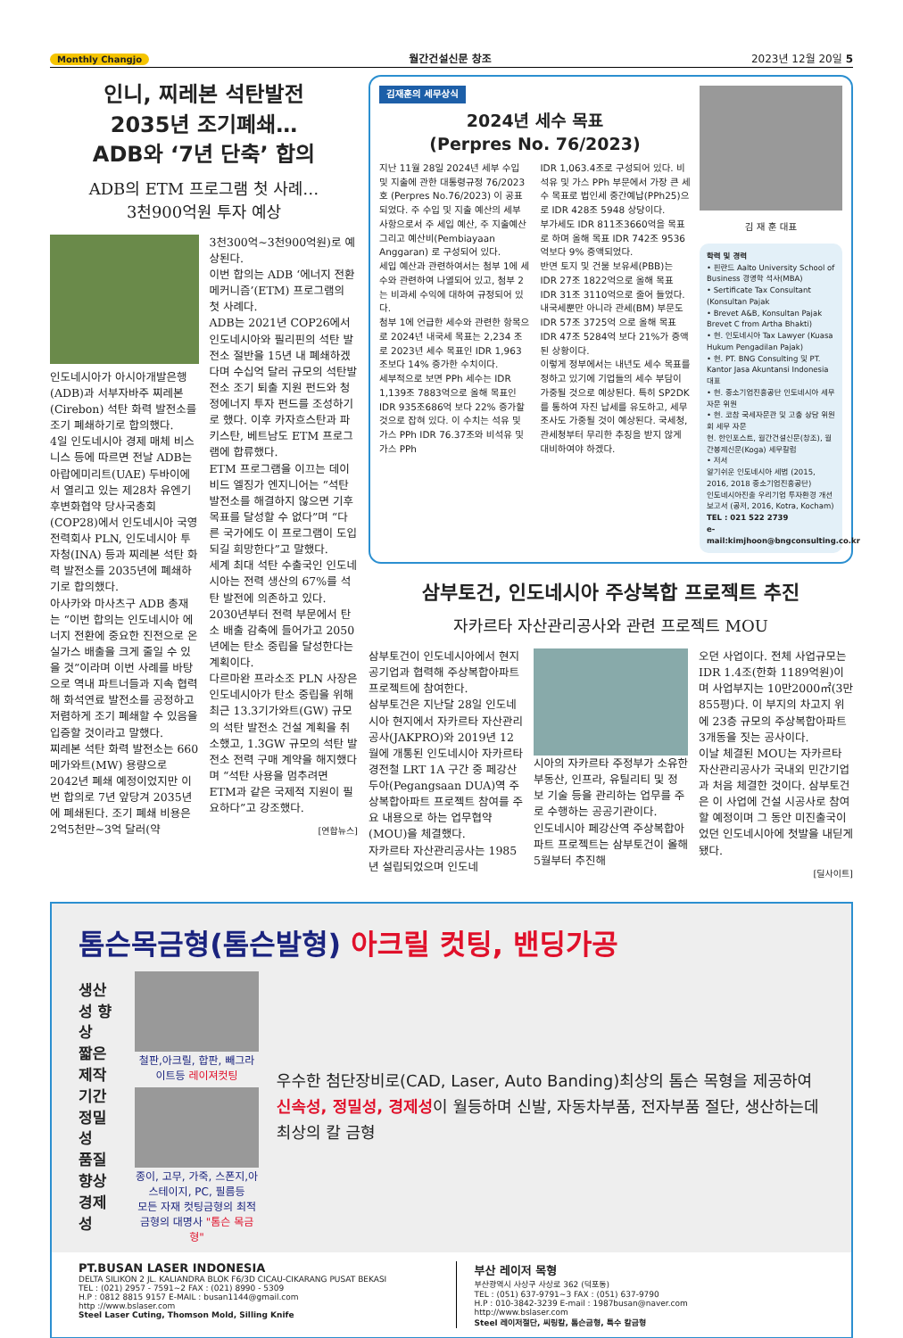Monthly Changjo 월간건설신문 창조 2023년 12월 20일 5
인니, 찌레본 석탄발전
2035년 조기폐쇄…
ADB와 ‘7년 단축’ 합의
ADB의 ETM 프로그램 첫 사례…
3천900억원 투자 예상
인도네시아가 아시아개발은행(ADB)과 서부자바주 찌레본(Cirebon) 석탄 화력 발전소를 조기 폐쇄하기로 합의했다.
4일 인도네시아 경제 매체 비스니스 등에 따르면 전날 ADB는 아랍에미리트(UAE) 두바이에서 열리고 있는 제28차 유엔기후변화협약 당사국총회(COP28)에서 인도네시아 국영 전력회사 PLN, 인도네시아 투자청(INA) 등과 찌레본 석탄 화력 발전소를 2035년에 폐쇄하기로 합의했다.
아사카와 마사츠구 ADB 총재는 “이번 합의는 인도네시아 에너지 전환에 중요한 진전으로 온실가스 배출을 크게 줄일 수 있을 것”이라며 이번 사례를 바탕으로 역내 파트너들과 지속 협력해 화석연료 발전소를 공정하고 저렴하게 조기 폐쇄할 수 있음을 입증할 것이라고 말했다.
찌레본 석탄 화력 발전소는 660메가와트(MW) 용량으로 2042년 폐쇄 예정이었지만 이번 합의로 7년 앞당겨 2035년에 폐쇄된다. 조기 폐쇄 비용은 2억5천만~3억 달러(약
3천300억~3천900억원)로 예상된다.
이번 합의는 ADB ‘에너지 전환 메커니즘’(ETM) 프로그램의 첫 사례다.
ADB는 2021년 COP26에서 인도네시아와 필리핀의 석탄 발전소 절반을 15년 내 폐쇄하겠다며 수십억 달러 규모의 석탄발전소 조기 퇴출 지원 펀드와 청정에너지 투자 펀드를 조성하기로 했다. 이후 카자흐스탄과 파키스탄, 베트남도 ETM 프로그램에 합류했다.
ETM 프로그램을 이끄는 데이비드 엘징가 엔지니어는 “석탄 발전소를 해결하지 않으면 기후 목표를 달성할 수 없다”며 “다른 국가에도 이 프로그램이 도입되길 희망한다”고 말했다.
세계 최대 석탄 수출국인 인도네시아는 전력 생산의 67%를 석탄 발전에 의존하고 있다. 2030년부터 전력 부문에서 탄소 배출 감축에 들어가고 2050년에는 탄소 중립을 달성한다는 계획이다.
다르마완 프라소조 PLN 사장은 인도네시아가 탄소 중립을 위해 최근 13.3기가와트(GW) 규모의 석탄 발전소 건설 계획을 취소했고, 1.3GW 규모의 석탄 발전소 전력 구매 계약을 해지했다며 “석탄 사용을 멈추려면 ETM과 같은 국제적 지원이 필요하다”고 강조했다.
[연합뉴스]
김재훈의 세무상식
2024년 세수 목표
(Perpres No. 76/2023)
지난 11월 28일 2024년 세부 수입 및 지출에 관한 대통령규정 76/2023 호 (Perpres No.76/2023) 이 공표되었다. 주 수입 및 지출 예산의 세부 사항으로서 주 세입 예산, 주 지출예산 그리고 예산비(Pembiayaan Anggaran) 로 구성되어 있다.
세입 예산과 관련하여서는 첨부 1에 세수와 관련하여 나열되어 있고, 첨부 2는 비과세 수익에 대하여 규정되어 있다.
첨부 1에 언급한 세수와 관련한 항목으로 2024년 내국세 목표는 2,234 조로 2023년 세수 목표인 IDR 1,963 조보다 14% 증가한 수치이다.
세부적으로 보면 PPh 세수는 IDR 1,139조 7883억으로 올해 목표인 IDR 935조686억 보다 22% 증가할 것으로 잡혀 있다. 이 수치는 석유 및 가스 PPh IDR 76.37조와 비석유 및 가스 PPh
IDR 1,063.4조로 구성되어 있다. 비석유 및 가스 PPh 부문에서 가장 큰 세수 목표로 법인세 중간예납(PPh25)으로 IDR 428조 5948 상당이다.
부가세도 IDR 811조3660억을 목표로 하며 올해 목표 IDR 742조 9536억보다 9% 증액되었다.
반면 토지 및 건물 보유세(PBB)는 IDR 27조 1822억으로 올해 목표 IDR 31조 3110억으로 줄어 들었다.
내국세뿐만 아니라 관세(BM) 부문도 IDR 57조 3725억 으로 올해 목표 IDR 47조 5284억 보다 21%가 증액된 상황이다.
이렇게 정부에서는 내년도 세수 목표를 정하고 있기에 기업들의 세수 부담이 가중될 것으로 예상된다. 특히 SP2DK 를 통하여 자진 납세를 유도하고, 세무조사도 가중될 것이 예상된다. 국세청, 관세청부터 무리한 추징을 받지 않게 대비하여야 하겠다.
김 재 훈 대표
학력 및 경력
• 핀란드 Aalto University School of Business 경영학 석사(MBA)
• Sertificate Tax Consultant (Konsultan Pajak
• Brevet A&B, Konsultan Pajak Brevet C from Artha Bhakti)
• 현. 인도네시아 Tax Lawyer (Kuasa Hukum Pengadilan Pajak)
• 현. PT. BNG Consulting 및 PT. Kantor Jasa Akuntansi Indonesia 대표
• 현. 중소기업진흥공단 인도네시아 세무 자문 위원
• 현. 코참 국세자문관 및 고충 상담 위원회 세무 자문
현. 한인포스트, 월간건설신문(창조), 월간봉제신문(Koga) 세무칼럼
• 저서
알기쉬운 인도네시아 세법 (2015, 2016, 2018 중소기업진흥공단)
인도네시아진출 우리기업 투자환경 개선보고서 (공저, 2016, Kotra, Kocham)
TEL : 021 522 2739
e-mail:kimjhoon@bngconsulting.co.kr
삼부토건, 인도네시아 주상복합 프로젝트 추진
자카르타 자산관리공사와 관련 프로젝트 MOU
삼부토건이 인도네시아에서 현지 공기업과 협력해 주상복합아파트 프로젝트에 참여한다.
삼부토건은 지난달 28일 인도네시아 현지에서 자카르타 자산관리공사(JAKPRO)와 2019년 12월에 개통된 인도네시아 자카르타 경전철 LRT 1A 구간 중 페강산 두아(Pegangsaan DUA)역 주상복합아파트 프로젝트 참여를 주요 내용으로 하는 업무협약(MOU)을 체결했다.
자카르타 자산관리공사는 1985년 설립되었으며 인도네
시아의 자카르타 주정부가 소유한 부동산, 인프라, 유틸리티 및 정보 기술 등을 관리하는 업무를 주로 수행하는 공공기관이다.
인도네시아 페강산역 주상복합아파트 프로젝트는 삼부토건이 올해 5월부터 추진해
오던 사업이다. 전체 사업규모는 IDR 1.4조(한화 1189억원)이며 사업부지는 10만2000㎡(3만 855평)다. 이 부지의 차고지 위에 23층 규모의 주상복합아파트 3개동을 짓는 공사이다.
이날 체결된 MOU는 자카르타 자산관리공사가 국내외 민간기업과 처음 체결한 것이다. 삼부토건은 이 사업에 건설 시공사로 참여할 예정이며 그 동안 미진출국이었던 인도네시아에 첫발을 내딛게 됐다.
[딜사이트]
톰슨목금형(톰슨발형) 아크릴 컷팅, 밴딩가공
생산성 향상
짧은제작기간
정밀성
품질 향상
경제성
철판,아크릴, 합판, 빼그라이트등 레이져컷팅
종이, 고무, 가죽, 스폰지,아스테이지, PC, 필름등
모든 자재 컷팅금형의 최적금형의 대명사 "톰슨 목금형"
우수한 첨단장비로(CAD, Laser, Auto Banding)최상의 톰슨 목형을 제공하여 신속성, 정밀성, 경제성이 월등하며 신발, 자동차부품, 전자부품 절단, 생산하는데 최상의 칼 금형
PT.BUSAN LASER INDONESIA
DELTA SILIKON 2 JL. KALIANDRA BLOK F6/3D CICAU-CIKARANG PUSAT BEKASI
TEL : (021) 2957 - 7591~2 FAX : (021) 8990 - 5309
H.P : 0812 8815 9157 E-MAIL : busan1144@gmail.com
http ://www.bslaser.com
Steel Laser Cuting, Thomson Mold, Silling Knife
부산 레이저 목형
부산광역시 사상구 사상로 362 (덕포동)
TEL : (051) 637-9791~3 FAX : (051) 637-9790
H.P : 010-3842-3239 E-mail : 1987busan@naver.com
http://www.bslaser.com
Steel 레이저절단, 씨링칼, 톰슨금형, 특수 칼금형